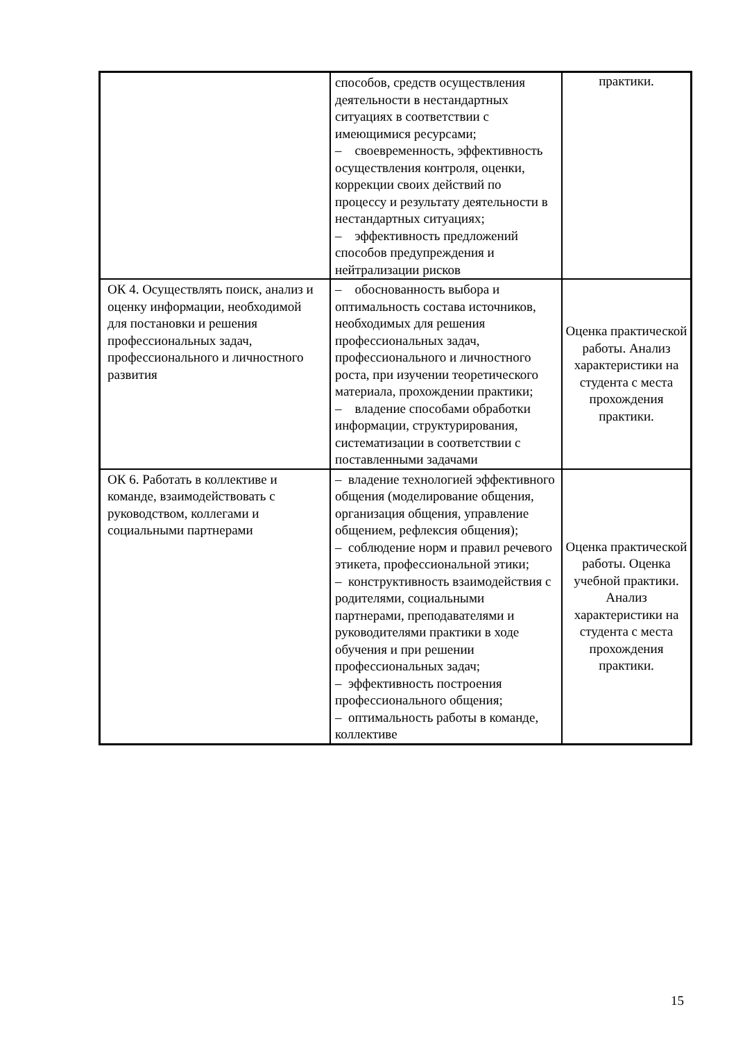| | способов, средств осуществления деятельности в нестандартных ситуациях в соответствии с имеющимися ресурсами; – своевременность, эффективность осуществления контроля, оценки, коррекции своих действий по процессу и результату деятельности в нестандартных ситуациях; – эффективность предложений способов предупреждения и нейтрализации рисков | практики. |
| ОК 4. Осуществлять поиск, анализ и оценку информации, необходимой для постановки и решения профессиональных задач, профессионального и личностного развития | – обоснованность выбора и оптимальность состава источников, необходимых для решения профессиональных задач, профессионального и личностного роста, при изучении теоретического материала, прохождении практики; – владение способами обработки информации, структурирования, систематизации в соответствии с поставленными задачами | Оценка практической работы. Анализ характеристики на студента с места прохождения практики. |
| ОК 6. Работать в коллективе и команде, взаимодействовать с руководством, коллегами и социальными партнерами | – владение технологией эффективного общения (моделирование общения, организация общения, управление общением, рефлексия общения); – соблюдение норм и правил речевого этикета, профессиональной этики; – конструктивность взаимодействия с родителями, социальными партнерами, преподавателями и руководителями практики в ходе обучения и при решении профессиональных задач; – эффективность построения профессионального общения; – оптимальность работы в команде, коллективе | Оценка практической работы. Оценка учебной практики. Анализ характеристики на студента с места прохождения практики. |
15